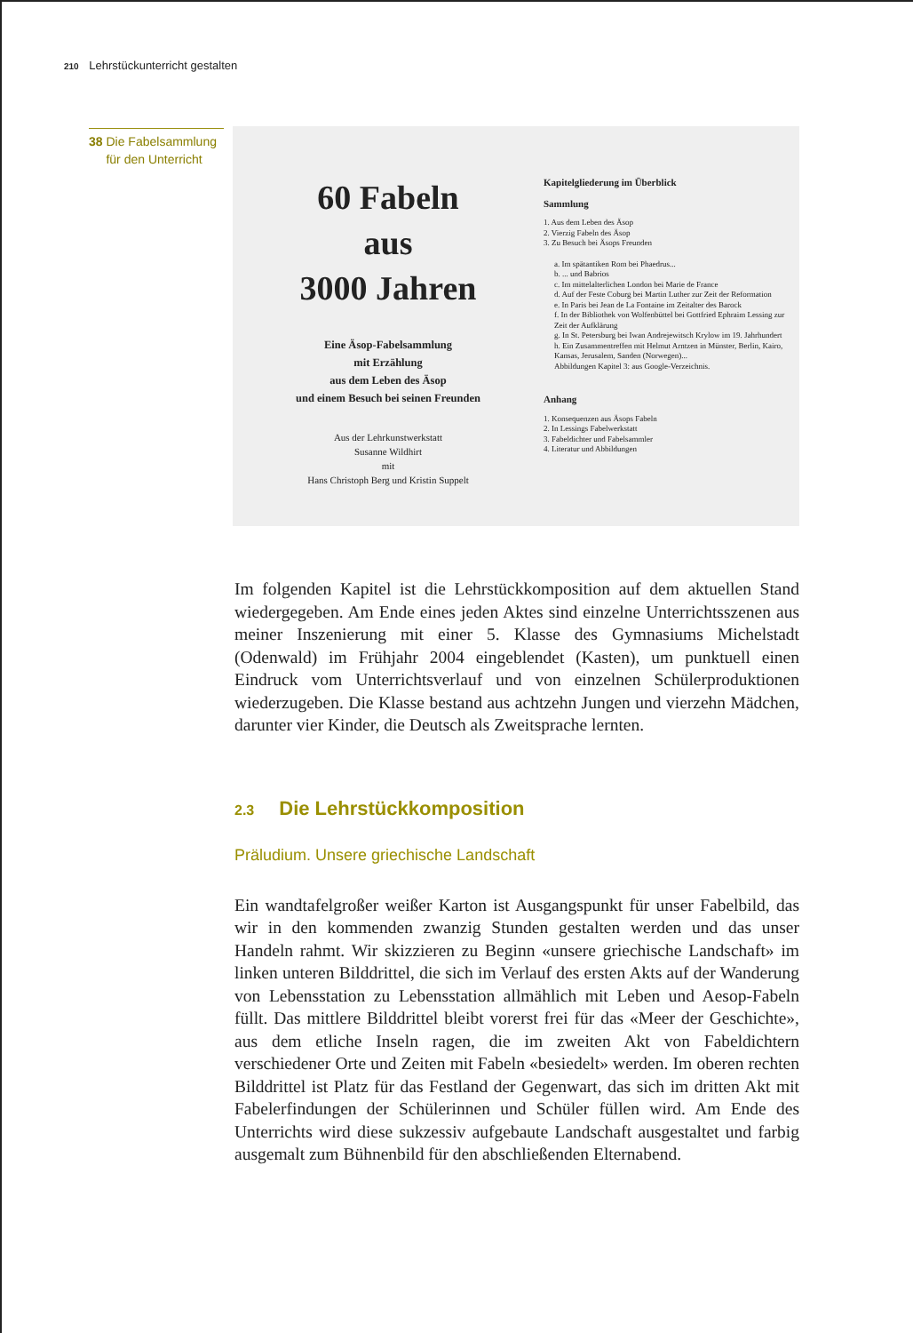210 Lehrstückunterricht gestalten
38 Die Fabelsammlung
für den Unterricht
60 Fabeln
aus
3000 Jahren
Eine Äsop-Fabelsammlung
mit Erzählung
aus dem Leben des Äsop
und einem Besuch bei seinen Freunden
Aus der Lehrkunstwerkstatt
Susanne Wildhirt
mit
Hans Christoph Berg und Kristin Suppelt
Kapitelgliederung im Überblick
Sammlung
1. Aus dem Leben des Äsop
2. Vierzig Fabeln des Äsop
3. Zu Besuch bei Äsops Freunden
a. Im spätantiken Rom bei Phaedrus...
b. ... und Babrios
c. Im mittelalterlichen London bei Marie de France
d. Auf der Feste Coburg bei Martin Luther zur Zeit der Reformation
e. In Paris bei Jean de La Fontaine im Zeitalter des Barock
f. In der Bibliothek von Wolfenbüttel bei Gottfried Ephraim Lessing zur Zeit der Aufklärung
g. In St. Petersburg bei Iwan Andrejewitsch Krylow im 19. Jahrhundert
h. Ein Zusammentreffen mit Helmut Arntzen in Münster, Berlin, Kairo, Kansas, Jerusalem, Sanden (Norwegen)...
Abbildungen Kapitel 3: aus Google-Verzeichnis.
Anhang
1. Konsequenzen aus Äsops Fabeln
2. In Lessings Fabelwerkstatt
3. Fabeldichter und Fabelsammler
4. Literatur und Abbildungen
Im folgenden Kapitel ist die Lehrstückkomposition auf dem aktuellen Stand wiedergegeben. Am Ende eines jeden Aktes sind einzelne Unterrichtsszenen aus meiner Inszenierung mit einer 5. Klasse des Gymnasiums Michelstadt (Odenwald) im Frühjahr 2004 eingeblendet (Kasten), um punktuell einen Eindruck vom Unterrichtsverlauf und von einzelnen Schülerproduktionen wiederzugeben. Die Klasse bestand aus achtzehn Jungen und vierzehn Mädchen, darunter vier Kinder, die Deutsch als Zweitsprache lernten.
2.3 Die Lehrstückkomposition
Präludium. Unsere griechische Landschaft
Ein wandtafelgroßer weißer Karton ist Ausgangspunkt für unser Fabelbild, das wir in den kommenden zwanzig Stunden gestalten werden und das unser Handeln rahmt. Wir skizzieren zu Beginn «unsere griechische Landschaft» im linken unteren Bilddrittel, die sich im Verlauf des ersten Akts auf der Wanderung von Lebensstation zu Lebensstation allmählich mit Leben und Aesop-Fabeln füllt. Das mittlere Bilddrittel bleibt vorerst frei für das «Meer der Geschichte», aus dem etliche Inseln ragen, die im zweiten Akt von Fabeldichtern verschiedener Orte und Zeiten mit Fabeln «besiedelt» werden. Im oberen rechten Bilddrittel ist Platz für das Festland der Gegenwart, das sich im dritten Akt mit Fabelerfindungen der Schülerinnen und Schüler füllen wird. Am Ende des Unterrichts wird diese sukzessiv aufgebaute Landschaft ausgestaltet und farbig ausgemalt zum Bühnenbild für den abschließenden Elternabend.